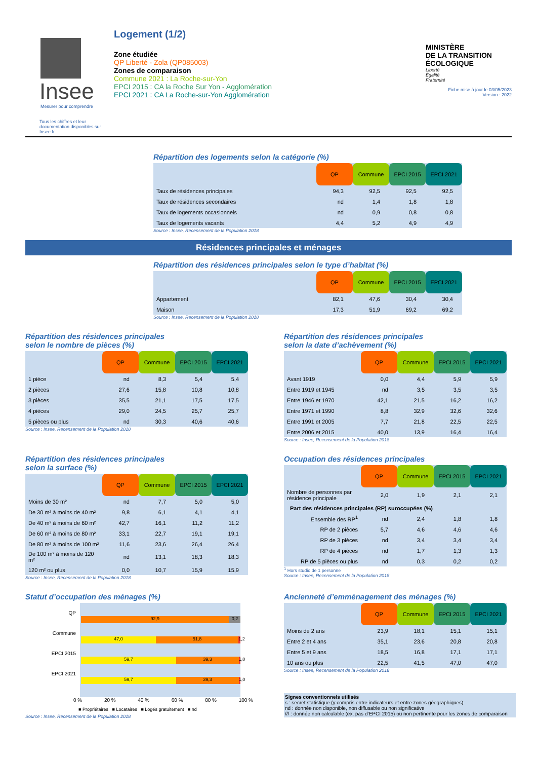Insee
Mesurer pour comprendre
Tous les chiffres et leur documentation disponibles sur Insee.fr
Logement (1/2)
Zone étudiée
QP Liberté - Zola (QP085003)
Zones de comparaison
Commune 2021 : La Roche-sur-Yon
EPCI 2015 : CA la Roche Sur Yon - Agglomération
EPCI 2021 : CA La Roche-sur-Yon Agglomération
MINISTÈRE
DE LA TRANSITION
ÉCOLOGIQUE
Liberté
Égalité
Fraternité
Fiche mise à jour le 03/05/2023
Version : 2022
Répartition des logements selon la catégorie (%)
| | QP | Commune | EPCI 2015 | EPCI 2021 |
| Taux de résidences principales | 94,3 | 92,5 | 92,5 | 92,5 |
| Taux de résidences secondaires | nd | 1,4 | 1,8 | 1,8 |
| Taux de logements occasionnels | nd | 0,9 | 0,8 | 0,8 |
| Taux de logements vacants | 4,4 | 5,2 | 4,9 | 4,9 |
Source : Insee, Recensement de la Population 2018
Résidences principales et ménages
Répartition des résidences principales selon le type d’habitat (%)
| | QP | Commune | EPCI 2015 | EPCI 2021 |
| Appartement | 82,1 | 47,6 | 30,4 | 30,4 |
| Maison | 17,3 | 51,9 | 69,2 | 69,2 |
Source : Insee, Recensement de la Population 2018
Répartition des résidences principales
selon le nombre de pièces (%)
| | QP | Commune | EPCI 2015 | EPCI 2021 |
| 1 pièce | nd | 8,3 | 5,4 | 5,4 |
| 2 pièces | 27,6 | 15,8 | 10,8 | 10,8 |
| 3 pièces | 35,5 | 21,1 | 17,5 | 17,5 |
| 4 pièces | 29,0 | 24,5 | 25,7 | 25,7 |
| 5 pièces ou plus | nd | 30,3 | 40,6 | 40,6 |
Source : Insee, Recensement de la Population 2018
Répartition des résidences principales
selon la date d’achèvement (%)
| | QP | Commune | EPCI 2015 | EPCI 2021 |
| Avant 1919 | 0,0 | 4,4 | 5,9 | 5,9 |
| Entre 1919 et 1945 | nd | 3,5 | 3,5 | 3,5 |
| Entre 1946 et 1970 | 42,1 | 21,5 | 16,2 | 16,2 |
| Entre 1971 et 1990 | 8,8 | 32,9 | 32,6 | 32,6 |
| Entre 1991 et 2005 | 7,7 | 21,8 | 22,5 | 22,5 |
| Entre 2006 et 2015 | 40,0 | 13,9 | 16,4 | 16,4 |
Source : Insee, Recensement de la Population 2018
Répartition des résidences principales
selon la surface (%)
| | QP | Commune | EPCI 2015 | EPCI 2021 |
| Moins de 30 m² | nd | 7,7 | 5,0 | 5,0 |
| De 30 m² à moins de 40 m² | 9,8 | 6,1 | 4,1 | 4,1 |
| De 40 m² à moins de 60 m² | 42,7 | 16,1 | 11,2 | 11,2 |
| De 60 m² à moins de 80 m² | 33,1 | 22,7 | 19,1 | 19,1 |
| De 80 m² à moins de 100 m² | 11,6 | 23,6 | 26,4 | 26,4 |
| De 100 m² à moins de 120 m² | nd | 13,1 | 18,3 | 18,3 |
| 120 m² ou plus | 0,0 | 10,7 | 15,9 | 15,9 |
Source : Insee, Recensement de la Population 2018
Occupation des résidences principales
| | QP | Commune | EPCI 2015 | EPCI 2021 |
| Nombre de personnes par résidence principale | 2,0 | 1,9 | 2,1 | 2,1 |
| Part des résidences principales (RP) suroccupées (%) | | | | |
| Ensemble des RP<sup>1</sup> | nd | 2,4 | 1,8 | 1,8 |
| RP de 2 pièces | 5,7 | 4,6 | 4,6 | 4,6 |
| RP de 3 pièces | nd | 3,4 | 3,4 | 3,4 |
| RP de 4 pièces | nd | 1,7 | 1,3 | 1,3 |
| RP de 5 pièces ou plus | nd | 0,3 | 0,2 | 0,2 |
<sup>1</sup> Hors studio de 1 personne
Source : Insee, Recensement de la Population 2018
Statut d’occupation des ménages (%)
QP
Commune
EPCI 2015
EPCI 2021
92,9 0,2
47,0 51,8 1,2
59,7 39,3 1,0
59,7 39,3 1,0
0 % 20 % 40 % 60 % 80 % 100 %
■ Propriétaires ■ Locataires ■ Logés gratuitement ■ nd
Source : Insee, Recensement de la Population 2018
Ancienneté d’emménagement des ménages (%)
| | QP | Commune | EPCI 2015 | EPCI 2021 |
| Moins de 2 ans | 23,9 | 18,1 | 15,1 | 15,1 |
| Entre 2 et 4 ans | 35,1 | 23,6 | 20,8 | 20,8 |
| Entre 5 et 9 ans | 18,5 | 16,8 | 17,1 | 17,1 |
| 10 ans ou plus | 22,5 | 41,5 | 47,0 | 47,0 |
Source : Insee, Recensement de la Population 2018
Signes conventionnels utilisés
s : secret statistique (y compris entre indicateurs et entre zones géographiques)
nd : donnée non disponible, non diffusable ou non significative
/// : donnée non calculable (ex. pas d’EPCI 2015) ou non pertinente pour les zones de comparaison